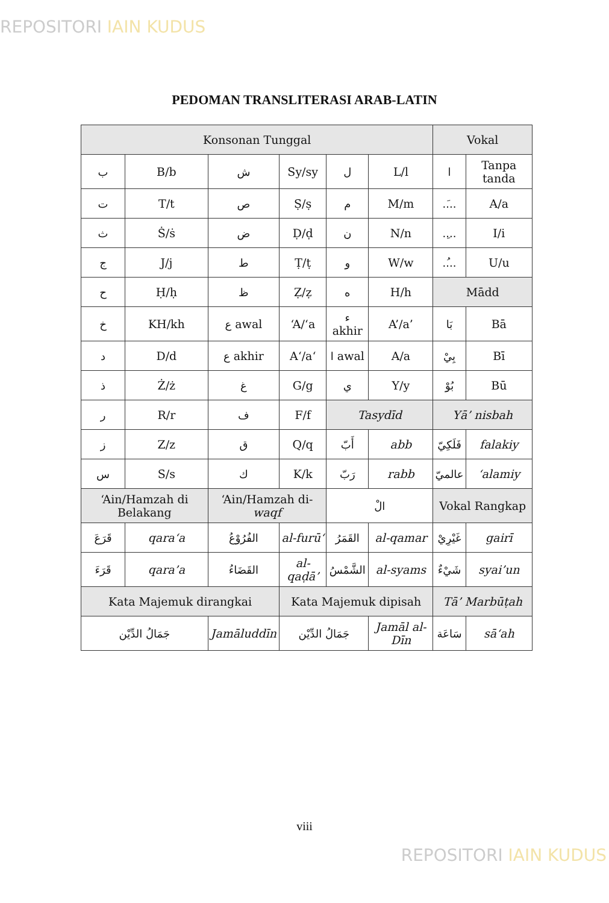REPOSITORI IAIN KUDUS
PEDOMAN TRANSLITERASI ARAB-LATIN
| Konsonan Tunggal | | | | | | Vokal | |
| ب | B/b | ش | Sy/sy | ل | L/l | ا | Tanpa tanda |
| ت | T/t | ص | Ṣ/ṣ | م | M/m | ..َ.. | A/a |
| ث | Ṡ/ṡ | ض | Ḍ/ḍ | ن | N/n | ..ِ.. | I/i |
| ج | J/j | ط | Ṭ/ṭ | و | W/w | ..ُ.. | U/u |
| ح | Ḥ/ḥ | ظ | Ẓ/ẓ | ه | H/h | Mādd | |
| خ | KH/kh | ع awal | ‘A/‘a | ء akhir | A’/a’ | بَا | Bā |
| د | D/d | ع akhir | A‘/a‘ | ا awal | A/a | بِيْ | Bī |
| ذ | Ż/ż | غ | G/g | ي | Y/y | بُوْ | Bū |
| ر | R/r | ف | F/f | Tasydīd | | Yā’ nisbah | |
| ز | Z/z | ق | Q/q | أَبّ | abb | فَلَكِيّ | falakiy |
| س | S/s | ك | K/k | رَبّ | rabb | عالميّ | ‘alamiy |
| ‘Ain/Hamzah di Belakang | | ‘Ain/Hamzah di- waqf | | الْ | | Vokal Rangkap | |
| قَرَعَ | qara‘a | الفُرُوْعُ | al-furū‘ | القَمَرُ | al-qamar | غَيْرِيْ | gairī |
| قَرَءَ | qara’a | القَضَاءُ | al-qaḍā’ | الشَّمْسُ | al-syams | شَيْءٌ | syai’un |
| Kata Majemuk dirangkai | | | Kata Majemuk dipisah | | | Tā’ Marbūṭah | |
| جَمَالُ الدِّيْن | | Jamāluddīn | جَمَالُ الدِّيْن | | Jamāl al-Dīn | سَاعَة | sā‘ah |
viii
REPOSITORI IAIN KUDUS